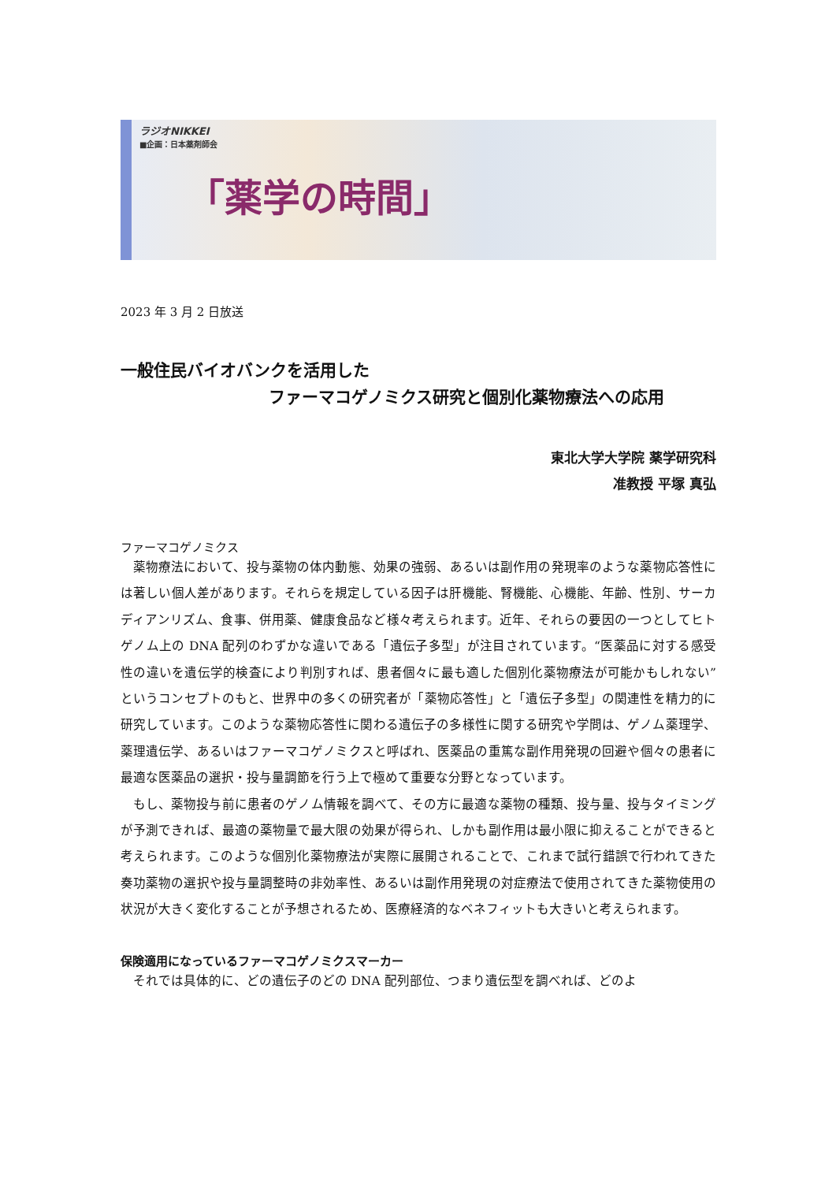ラジオNIKKEI
■企画：日本薬剤師会
「薬学の時間」
2023 年 3 月 2 日放送
一般住民バイオバンクを活用した
ファーマコゲノミクス研究と個別化薬物療法への応用
東北大学大学院 薬学研究科
准教授 平塚 真弘
ファーマコゲノミクス
薬物療法において、投与薬物の体内動態、効果の強弱、あるいは副作用の発現率のような薬物応答性には著しい個人差があります。それらを規定している因子は肝機能、腎機能、心機能、年齢、性別、サーカディアンリズム、食事、併用薬、健康食品など様々考えられます。近年、それらの要因の一つとしてヒトゲノム上の DNA 配列のわずかな違いである「遺伝子多型」が注目されています。“医薬品に対する感受性の違いを遺伝学的検査により判別すれば、患者個々に最も適した個別化薬物療法が可能かもしれない”というコンセプトのもと、世界中の多くの研究者が「薬物応答性」と「遺伝子多型」の関連性を精力的に研究しています。このような薬物応答性に関わる遺伝子の多様性に関する研究や学問は、ゲノム薬理学、薬理遺伝学、あるいはファーマコゲノミクスと呼ばれ、医薬品の重篤な副作用発現の回避や個々の患者に最適な医薬品の選択・投与量調節を行う上で極めて重要な分野となっています。
もし、薬物投与前に患者のゲノム情報を調べて、その方に最適な薬物の種類、投与量、投与タイミングが予測できれば、最適の薬物量で最大限の効果が得られ、しかも副作用は最小限に抑えることができると考えられます。このような個別化薬物療法が実際に展開されることで、これまで試行錯誤で行われてきた奏功薬物の選択や投与量調整時の非効率性、あるいは副作用発現の対症療法で使用されてきた薬物使用の状況が大きく変化することが予想されるため、医療経済的なベネフィットも大きいと考えられます。
保険適用になっているファーマコゲノミクスマーカー
それでは具体的に、どの遺伝子のどの DNA 配列部位、つまり遺伝型を調べれば、どのよ